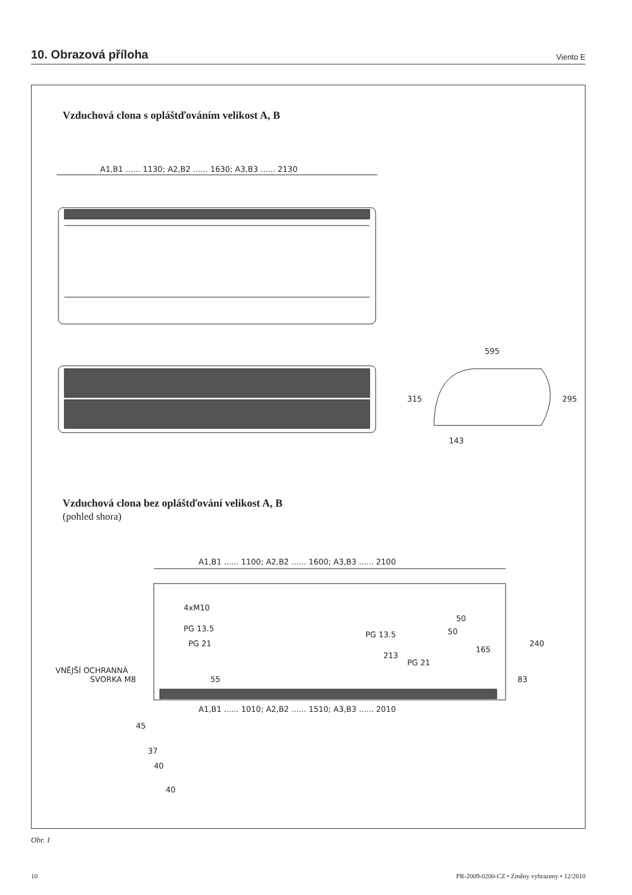10. Obrazová příloha
Viento E
Vzduchová clona s opláštďováním velikost A, B
A1,B1 ...... 1130; A2,B2 ...... 1630; A3,B3 ...... 2130
595
143
315
295
A1,B1 ...... 1100; A2,B2 ...... 1600; A3,B3 ...... 2100
4xM10
PG 13.5
PG 21
VNĚJŠÍ OCHRANNÁ
SVORKA M8
PG 13.5
PG 21
50
50
165
240
83
213
55
A1,B1 ...... 1010; A2,B2 ...... 1510; A3,B3 ...... 2010
45
37
40
40
Vzduchová clona bez opláštďování velikost A, B
(pohled shora)
Obr. 1
10 PR-2009-0200-CZ • Změny vyhrazeny • 12/2010